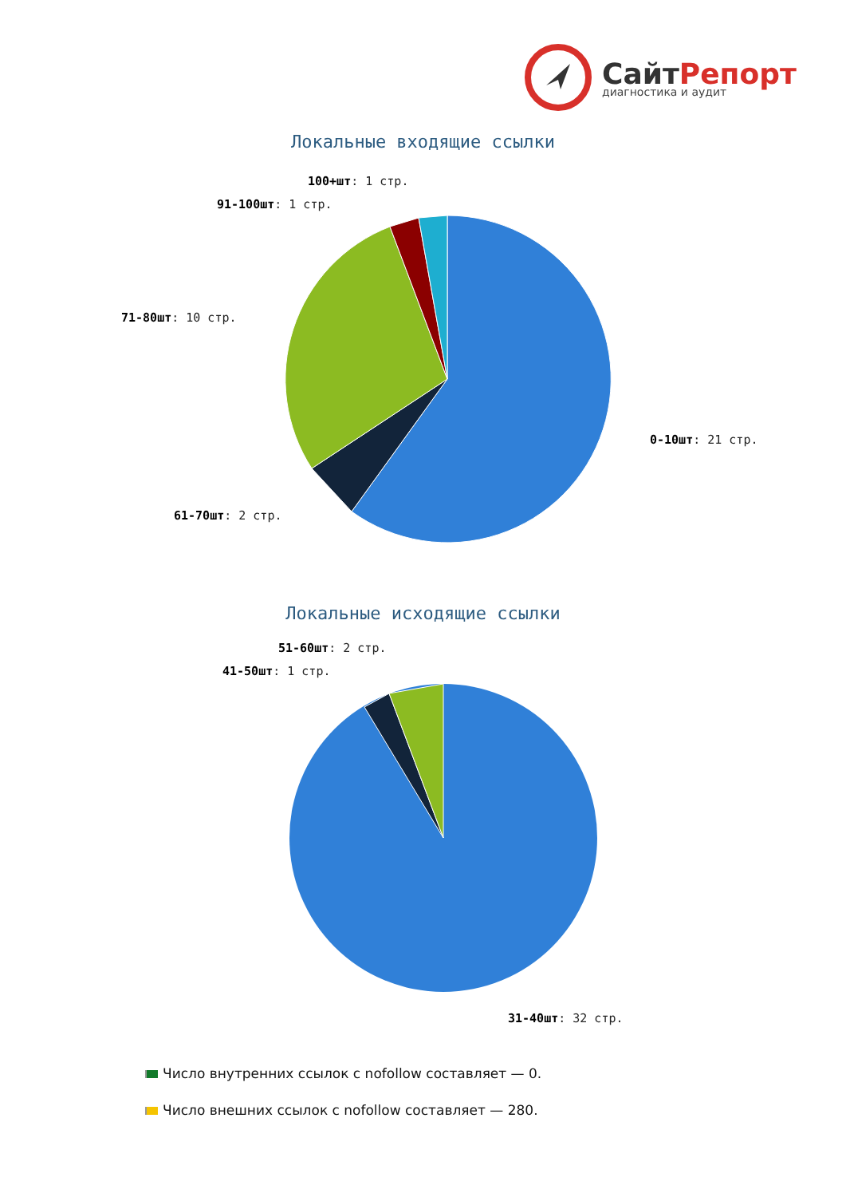СайтРепорт
диагностика и аудит
Локальные входящие ссылки
100+шт: 1 стр.
91-100шт: 1 стр.
71-80шт: 10 стр.
0-10шт: 21 стр.
61-70шт: 2 стр.
Локальные исходящие ссылки
51-60шт: 2 стр.
41-50шт: 1 стр.
31-40шт: 32 стр.
Число внутренних ссылок с nofollow составляет — 0.
Число внешних ссылок с nofollow составляет — 280.